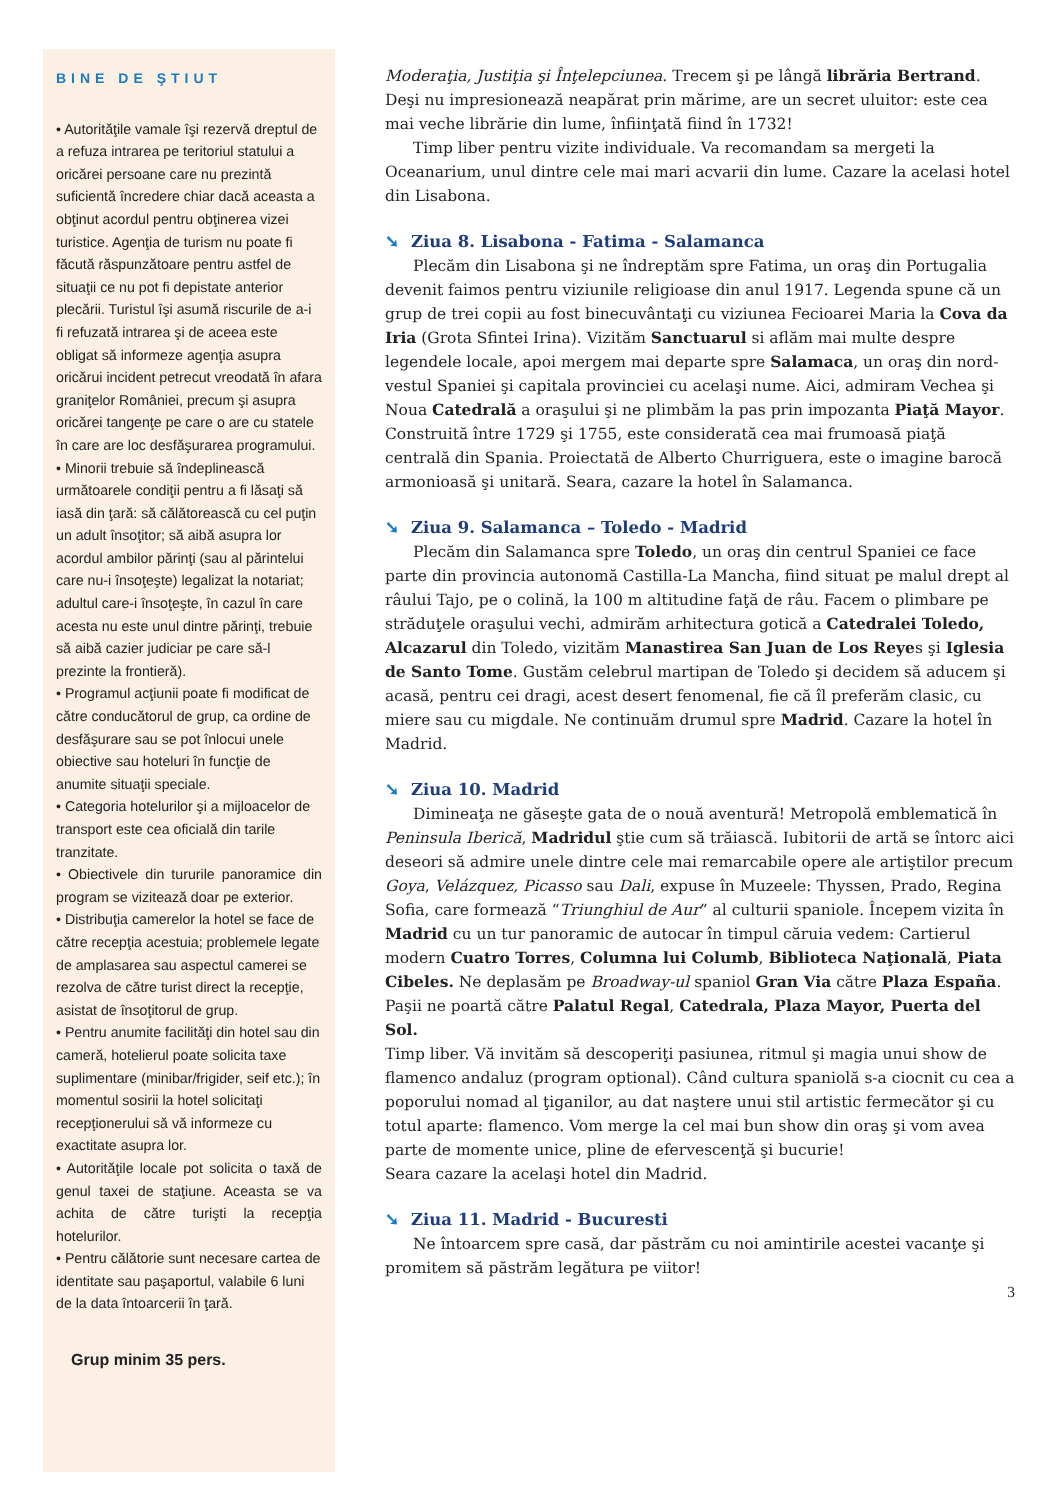BINE DE ŞTIUT
• Autorităţile vamale îşi rezervă dreptul de a refuza intrarea pe teritoriul statului a oricărei persoane care nu prezintă suficientă încredere chiar dacă aceasta a obţinut acordul pentru obţinerea vizei turistice. Agenţia de turism nu poate fi făcută răspunzătoare pentru astfel de situaţii ce nu pot fi depistate anterior plecării. Turistul îşi asumă riscurile de a-i fi refuzată intrarea şi de aceea este obligat să informeze agenţia asupra oricărui incident petrecut vreodată în afara graniţelor României, precum şi asupra oricărei tangenţe pe care o are cu statele în care are loc desfăşurarea programului.
• Minorii trebuie să îndeplinească următoarele condiţii pentru a fi lăsaţi să iasă din ţară: să călătorească cu cel puţin un adult însoţitor; să aibă asupra lor acordul ambilor părinţi (sau al părintelui care nu-i însoţeşte) legalizat la notariat; adultul care-i însoţeşte, în cazul în care acesta nu este unul dintre părinţi, trebuie să aibă cazier judiciar pe care să-l prezinte la frontieră).
• Programul acţiunii poate fi modificat de către conducătorul de grup, ca ordine de desfăşurare sau se pot înlocui unele obiective sau hoteluri în funcţie de anumite situaţii speciale.
• Categoria hotelurilor şi a mijloacelor de transport este cea oficială din tarile tranzitate.
• Obiectivele din tururile panoramice din program se vizitează doar pe exterior.
• Distribuţia camerelor la hotel se face de către recepţia acestuia; problemele legate de amplasarea sau aspectul camerei se rezolva de către turist direct la recepţie, asistat de însoţitorul de grup.
• Pentru anumite facilităţi din hotel sau din cameră, hotelierul poate solicita taxe suplimentare (minibar/frigider, seif etc.); în momentul sosirii la hotel solicitaţi recepţionerului să vă informeze cu exactitate asupra lor.
• Autorităţile locale pot solicita o taxă de genul taxei de staţiune. Aceasta se va achita de către turişti la recepţia hotelurilor.
• Pentru călătorie sunt necesare cartea de identitate sau paşaportul, valabile 6 luni de la data întoarcerii în ţară.
Grup minim 35 pers.
Moderaţia, Justiţia şi Înţelepciunea. Trecem şi pe lângă librăria Bertrand. Deşi nu impresionează neapărat prin mărime, are un secret uluitor: este cea mai veche librărie din lume, înfiinţată fiind în 1732!
Timp liber pentru vizite individuale. Va recomandam sa mergeti la Oceanarium, unul dintre cele mai mari acvarii din lume. Cazare la acelasi hotel din Lisabona.
➘ Ziua 8. Lisabona - Fatima - Salamanca
Plecăm din Lisabona şi ne îndreptăm spre Fatima, un oraş din Portugalia devenit faimos pentru viziunile religioase din anul 1917. Legenda spune că un grup de trei copii au fost binecuvântaţi cu viziunea Fecioarei Maria la Cova da Iria (Grota Sfintei Irina). Vizităm Sanctuarul si aflăm mai multe despre legendele locale, apoi mergem mai departe spre Salamaca, un oraş din nord-vestul Spaniei şi capitala provinciei cu acelaşi nume. Aici, admiram Vechea şi Noua Catedrală a oraşului şi ne plimbăm la pas prin impozanta Piaţă Mayor. Construită între 1729 şi 1755, este considerată cea mai frumoasă piaţă centrală din Spania. Proiectată de Alberto Churriguera, este o imagine barocă armonioasă şi unitară. Seara, cazare la hotel în Salamanca.
➘ Ziua 9. Salamanca – Toledo - Madrid
Plecăm din Salamanca spre Toledo, un oraş din centrul Spaniei ce face parte din provincia autonomă Castilla-La Mancha, fiind situat pe malul drept al râului Tajo, pe o colină, la 100 m altitudine faţă de râu. Facem o plimbare pe străduţele oraşului vechi, admirăm arhitectura gotică a Catedralei Toledo, Alcazarul din Toledo, vizităm Manastirea San Juan de Los Reyes şi Iglesia de Santo Tome. Gustăm celebrul martipan de Toledo şi decidem să aducem şi acasă, pentru cei dragi, acest desert fenomenal, fie că îl preferăm clasic, cu miere sau cu migdale. Ne continuăm drumul spre Madrid. Cazare la hotel în Madrid.
➘ Ziua 10. Madrid
Dimineaţa ne găseşte gata de o nouă aventură! Metropolă emblematică în Peninsula Iberică, Madridul ştie cum să trăiască. Iubitorii de artă se întorc aici deseori să admire unele dintre cele mai remarcabile opere ale artiştilor precum Goya, Velázquez, Picasso sau Dali, expuse în Muzeele: Thyssen, Prado, Regina Sofia, care formează “Triunghiul de Aur” al culturii spaniole. Începem vizita în Madrid cu un tur panoramic de autocar în timpul căruia vedem: Cartierul modern Cuatro Torres, Columna lui Columb, Biblioteca Naţională, Piata Cibeles. Ne deplasăm pe Broadway-ul spaniol Gran Via către Plaza España. Paşii ne poartă către Palatul Regal, Catedrala, Plaza Mayor, Puerta del Sol.
Timp liber. Vă invităm să descoperiţi pasiunea, ritmul şi magia unui show de flamenco andaluz (program optional). Când cultura spaniolă s-a ciocnit cu cea a poporului nomad al ţiganilor, au dat naştere unui stil artistic fermecător şi cu totul aparte: flamenco. Vom merge la cel mai bun show din oraş şi vom avea parte de momente unice, pline de efervescenţă şi bucurie!
Seara cazare la acelaşi hotel din Madrid.
➘ Ziua 11. Madrid - Bucuresti
Ne întoarcem spre casă, dar păstrăm cu noi amintirile acestei vacanţe şi promitem să păstrăm legătura pe viitor!
3